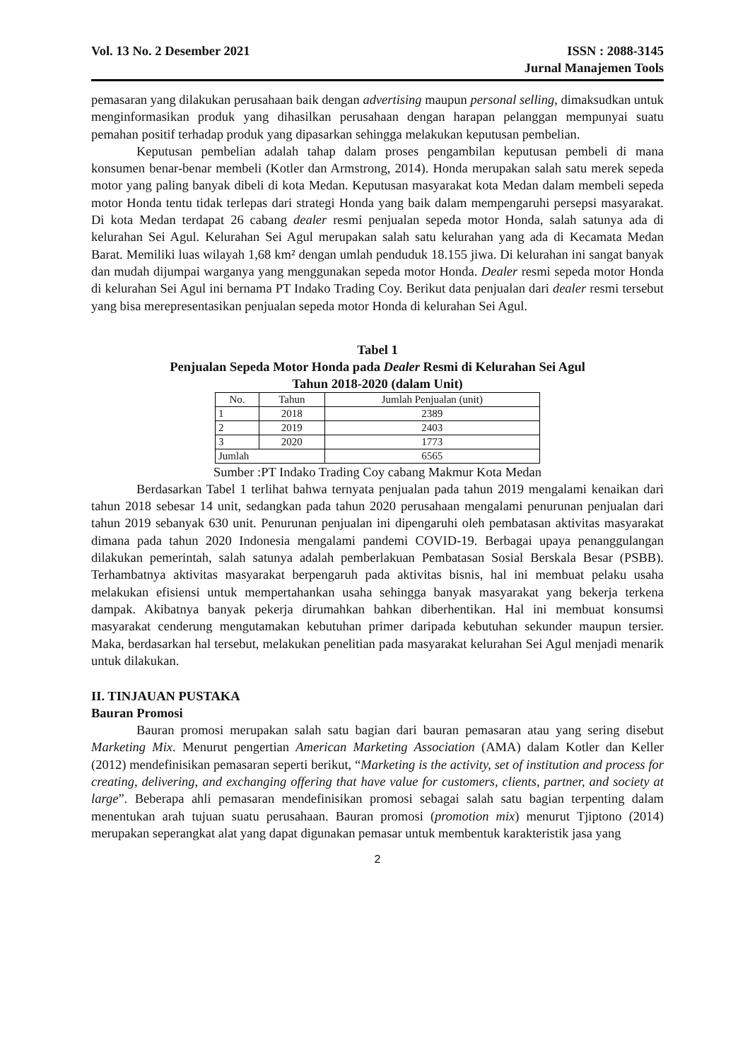Vol. 13 No. 2 Desember 2021 ISSN : 2088-3145
Jurnal Manajemen Tools
pemasaran yang dilakukan perusahaan baik dengan advertising maupun personal selling, dimaksudkan untuk menginformasikan produk yang dihasilkan perusahaan dengan harapan pelanggan mempunyai suatu pemahan positif terhadap produk yang dipasarkan sehingga melakukan keputusan pembelian.
Keputusan pembelian adalah tahap dalam proses pengambilan keputusan pembeli di mana konsumen benar-benar membeli (Kotler dan Armstrong, 2014). Honda merupakan salah satu merek sepeda motor yang paling banyak dibeli di kota Medan. Keputusan masyarakat kota Medan dalam membeli sepeda motor Honda tentu tidak terlepas dari strategi Honda yang baik dalam mempengaruhi persepsi masyarakat. Di kota Medan terdapat 26 cabang dealer resmi penjualan sepeda motor Honda, salah satunya ada di kelurahan Sei Agul. Kelurahan Sei Agul merupakan salah satu kelurahan yang ada di Kecamata Medan Barat. Memiliki luas wilayah 1,68 km² dengan umlah penduduk 18.155 jiwa. Di kelurahan ini sangat banyak dan mudah dijumpai warganya yang menggunakan sepeda motor Honda. Dealer resmi sepeda motor Honda di kelurahan Sei Agul ini bernama PT Indako Trading Coy. Berikut data penjualan dari dealer resmi tersebut yang bisa merepresentasikan penjualan sepeda motor Honda di kelurahan Sei Agul.
Tabel 1
Penjualan Sepeda Motor Honda pada Dealer Resmi di Kelurahan Sei Agul
Tahun 2018-2020 (dalam Unit)
| No. | Tahun | Jumlah Penjualan (unit) |
| --- | --- | --- |
| 1 | 2018 | 2389 |
| 2 | 2019 | 2403 |
| 3 | 2020 | 1773 |
| Jumlah | | 6565 |
Sumber :PT Indako Trading Coy cabang Makmur Kota Medan
Berdasarkan Tabel 1 terlihat bahwa ternyata penjualan pada tahun 2019 mengalami kenaikan dari tahun 2018 sebesar 14 unit, sedangkan pada tahun 2020 perusahaan mengalami penurunan penjualan dari tahun 2019 sebanyak 630 unit. Penurunan penjualan ini dipengaruhi oleh pembatasan aktivitas masyarakat dimana pada tahun 2020 Indonesia mengalami pandemi COVID-19. Berbagai upaya penanggulangan dilakukan pemerintah, salah satunya adalah pemberlakuan Pembatasan Sosial Berskala Besar (PSBB). Terhambatnya aktivitas masyarakat berpengaruh pada aktivitas bisnis, hal ini membuat pelaku usaha melakukan efisiensi untuk mempertahankan usaha sehingga banyak masyarakat yang bekerja terkena dampak. Akibatnya banyak pekerja dirumahkan bahkan diberhentikan. Hal ini membuat konsumsi masyarakat cenderung mengutamakan kebutuhan primer daripada kebutuhan sekunder maupun tersier. Maka, berdasarkan hal tersebut, melakukan penelitian pada masyarakat kelurahan Sei Agul menjadi menarik untuk dilakukan.
II. TINJAUAN PUSTAKA
Bauran Promosi
Bauran promosi merupakan salah satu bagian dari bauran pemasaran atau yang sering disebut Marketing Mix. Menurut pengertian American Marketing Association (AMA) dalam Kotler dan Keller (2012) mendefinisikan pemasaran seperti berikut, “Marketing is the activity, set of institution and process for creating, delivering, and exchanging offering that have value for customers, clients, partner, and society at large”. Beberapa ahli pemasaran mendefinisikan promosi sebagai salah satu bagian terpenting dalam menentukan arah tujuan suatu perusahaan. Bauran promosi (promotion mix) menurut Tjiptono (2014) merupakan seperangkat alat yang dapat digunakan pemasar untuk membentuk karakteristik jasa yang
2